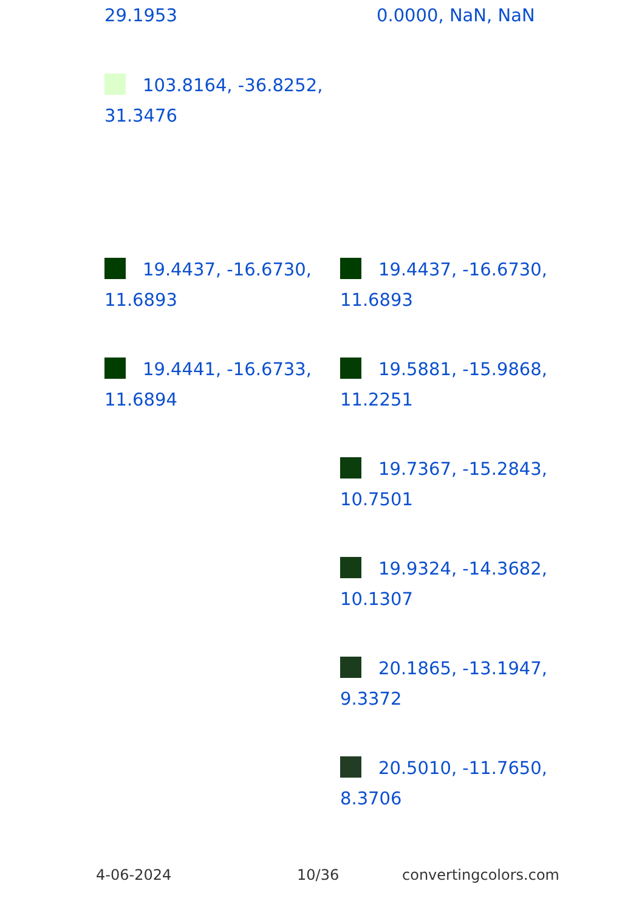29.1953 0.0000, NaN, NaN
103.8164, -36.8252, 31.3476
19.4437, -16.6730, 11.6893
19.4437, -16.6730, 11.6893
19.4441, -16.6733, 11.6894
19.5881, -15.9868, 11.2251
19.7367, -15.2843, 10.7501
19.9324, -14.3682, 10.1307
20.1865, -13.1947, 9.3372
20.5010, -11.7650, 8.3706
4-06-2024 10/36 convertingcolors.com